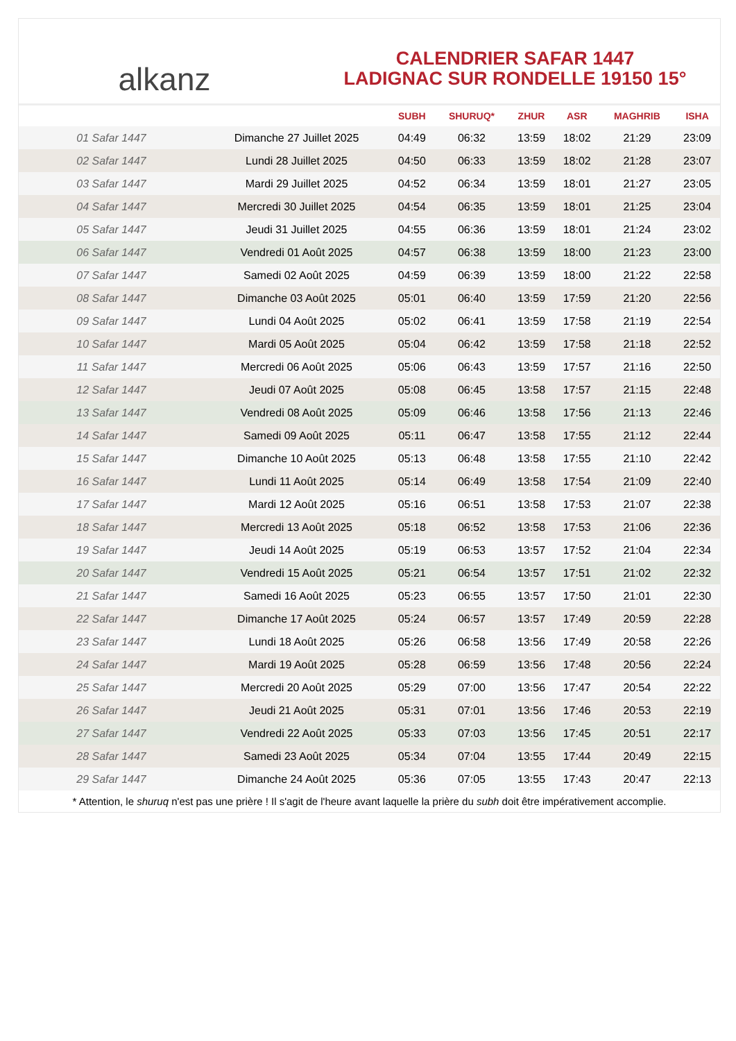alkanz
CALENDRIER SAFAR 1447
LADIGNAC SUR RONDELLE 19150 15°
| | | SUBH | SHURUQ* | ZHUR | ASR | MAGHRIB | ISHA |
| --- | --- | --- | --- | --- | --- | --- | --- |
| 01 Safar 1447 | Dimanche 27 Juillet 2025 | 04:49 | 06:32 | 13:59 | 18:02 | 21:29 | 23:09 |
| 02 Safar 1447 | Lundi 28 Juillet 2025 | 04:50 | 06:33 | 13:59 | 18:02 | 21:28 | 23:07 |
| 03 Safar 1447 | Mardi 29 Juillet 2025 | 04:52 | 06:34 | 13:59 | 18:01 | 21:27 | 23:05 |
| 04 Safar 1447 | Mercredi 30 Juillet 2025 | 04:54 | 06:35 | 13:59 | 18:01 | 21:25 | 23:04 |
| 05 Safar 1447 | Jeudi 31 Juillet 2025 | 04:55 | 06:36 | 13:59 | 18:01 | 21:24 | 23:02 |
| 06 Safar 1447 | Vendredi 01 Août 2025 | 04:57 | 06:38 | 13:59 | 18:00 | 21:23 | 23:00 |
| 07 Safar 1447 | Samedi 02 Août 2025 | 04:59 | 06:39 | 13:59 | 18:00 | 21:22 | 22:58 |
| 08 Safar 1447 | Dimanche 03 Août 2025 | 05:01 | 06:40 | 13:59 | 17:59 | 21:20 | 22:56 |
| 09 Safar 1447 | Lundi 04 Août 2025 | 05:02 | 06:41 | 13:59 | 17:58 | 21:19 | 22:54 |
| 10 Safar 1447 | Mardi 05 Août 2025 | 05:04 | 06:42 | 13:59 | 17:58 | 21:18 | 22:52 |
| 11 Safar 1447 | Mercredi 06 Août 2025 | 05:06 | 06:43 | 13:59 | 17:57 | 21:16 | 22:50 |
| 12 Safar 1447 | Jeudi 07 Août 2025 | 05:08 | 06:45 | 13:58 | 17:57 | 21:15 | 22:48 |
| 13 Safar 1447 | Vendredi 08 Août 2025 | 05:09 | 06:46 | 13:58 | 17:56 | 21:13 | 22:46 |
| 14 Safar 1447 | Samedi 09 Août 2025 | 05:11 | 06:47 | 13:58 | 17:55 | 21:12 | 22:44 |
| 15 Safar 1447 | Dimanche 10 Août 2025 | 05:13 | 06:48 | 13:58 | 17:55 | 21:10 | 22:42 |
| 16 Safar 1447 | Lundi 11 Août 2025 | 05:14 | 06:49 | 13:58 | 17:54 | 21:09 | 22:40 |
| 17 Safar 1447 | Mardi 12 Août 2025 | 05:16 | 06:51 | 13:58 | 17:53 | 21:07 | 22:38 |
| 18 Safar 1447 | Mercredi 13 Août 2025 | 05:18 | 06:52 | 13:58 | 17:53 | 21:06 | 22:36 |
| 19 Safar 1447 | Jeudi 14 Août 2025 | 05:19 | 06:53 | 13:57 | 17:52 | 21:04 | 22:34 |
| 20 Safar 1447 | Vendredi 15 Août 2025 | 05:21 | 06:54 | 13:57 | 17:51 | 21:02 | 22:32 |
| 21 Safar 1447 | Samedi 16 Août 2025 | 05:23 | 06:55 | 13:57 | 17:50 | 21:01 | 22:30 |
| 22 Safar 1447 | Dimanche 17 Août 2025 | 05:24 | 06:57 | 13:57 | 17:49 | 20:59 | 22:28 |
| 23 Safar 1447 | Lundi 18 Août 2025 | 05:26 | 06:58 | 13:56 | 17:49 | 20:58 | 22:26 |
| 24 Safar 1447 | Mardi 19 Août 2025 | 05:28 | 06:59 | 13:56 | 17:48 | 20:56 | 22:24 |
| 25 Safar 1447 | Mercredi 20 Août 2025 | 05:29 | 07:00 | 13:56 | 17:47 | 20:54 | 22:22 |
| 26 Safar 1447 | Jeudi 21 Août 2025 | 05:31 | 07:01 | 13:56 | 17:46 | 20:53 | 22:19 |
| 27 Safar 1447 | Vendredi 22 Août 2025 | 05:33 | 07:03 | 13:56 | 17:45 | 20:51 | 22:17 |
| 28 Safar 1447 | Samedi 23 Août 2025 | 05:34 | 07:04 | 13:55 | 17:44 | 20:49 | 22:15 |
| 29 Safar 1447 | Dimanche 24 Août 2025 | 05:36 | 07:05 | 13:55 | 17:43 | 20:47 | 22:13 |
* Attention, le shuruq n'est pas une prière ! Il s'agit de l'heure avant laquelle la prière du subh doit être impérativement accomplie.